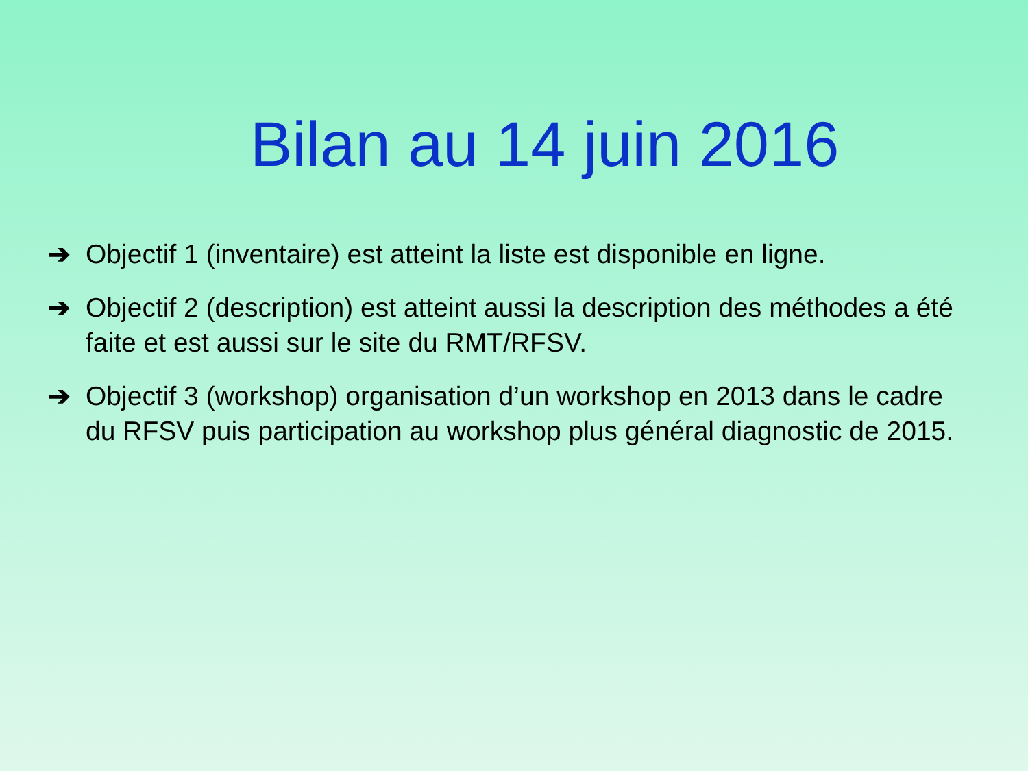Bilan au 14 juin 2016
➔ Objectif 1 (inventaire) est atteint la liste est disponible en ligne.
➔ Objectif 2 (description) est atteint aussi la description des méthodes a été faite et est aussi sur le site du RMT/RFSV.
➔ Objectif 3 (workshop) organisation d’un workshop en 2013 dans le cadre du RFSV puis participation au workshop plus général diagnostic de 2015.